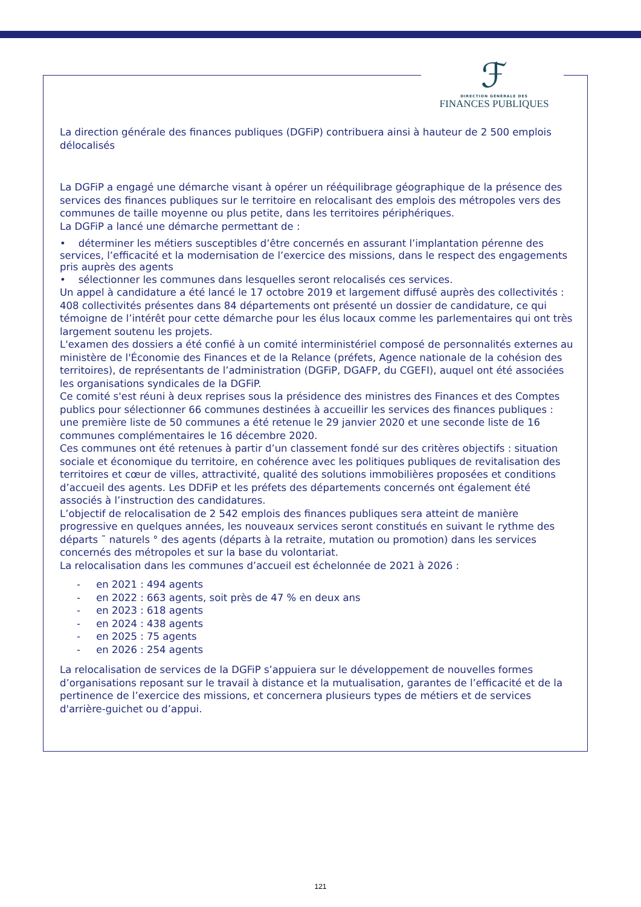ℱ
DIRECTION GÉNÉRALE DES
FINANCES PUBLIQUES
La direction générale des finances publiques (DGFiP) contribuera ainsi à hauteur de 2 500 emplois délocalisés
La DGFiP a engagé une démarche visant à opérer un rééquilibrage géographique de la présence des services des finances publiques sur le territoire en relocalisant des emplois des métropoles vers des communes de taille moyenne ou plus petite, dans les territoires périphériques.
La DGFiP a lancé une démarche permettant de :
• déterminer les métiers susceptibles d’être concernés en assurant l’implantation pérenne des services, l’efficacité et la modernisation de l’exercice des missions, dans le respect des engagements pris auprès des agents
• sélectionner les communes dans lesquelles seront relocalisés ces services.
Un appel à candidature a été lancé le 17 octobre 2019 et largement diffusé auprès des collectivités : 408 collectivités présentes dans 84 départements ont présenté un dossier de candidature, ce qui témoigne de l’intérêt pour cette démarche pour les élus locaux comme les parlementaires qui ont très largement soutenu les projets.
L'examen des dossiers a été confié à un comité interministériel composé de personnalités externes au ministère de l'Économie des Finances et de la Relance (préfets, Agence nationale de la cohésion des territoires), de représentants de l’administration (DGFiP, DGAFP, du CGEFI), auquel ont été associées les organisations syndicales de la DGFiP.
Ce comité s'est réuni à deux reprises sous la présidence des ministres des Finances et des Comptes publics pour sélectionner 66 communes destinées à accueillir les services des finances publiques : une première liste de 50 communes a été retenue le 29 janvier 2020 et une seconde liste de 16 communes complémentaires le 16 décembre 2020.
Ces communes ont été retenues à partir d’un classement fondé sur des critères objectifs : situation sociale et économique du territoire, en cohérence avec les politiques publiques de revitalisation des territoires et cœur de villes, attractivité, qualité des solutions immobilières proposées et conditions d’accueil des agents. Les DDFiP et les préfets des départements concernés ont également été associés à l’instruction des candidatures.
L’objectif de relocalisation de 2 542 emplois des finances publiques sera atteint de manière progressive en quelques années, les nouveaux services seront constitués en suivant le rythme des départs ˜ naturels ° des agents (départs à la retraite, mutation ou promotion) dans les services concernés des métropoles et sur la base du volontariat.
La relocalisation dans les communes d’accueil est échelonnée de 2021 à 2026 :
- en 2021 : 494 agents
- en 2022 : 663 agents, soit près de 47 % en deux ans
- en 2023 : 618 agents
- en 2024 : 438 agents
- en 2025 : 75 agents
- en 2026 : 254 agents
La relocalisation de services de la DGFiP s’appuiera sur le développement de nouvelles formes d’organisations reposant sur le travail à distance et la mutualisation, garantes de l’efficacité et de la pertinence de l’exercice des missions, et concernera plusieurs types de métiers et de services d'arrière-guichet ou d’appui.
121